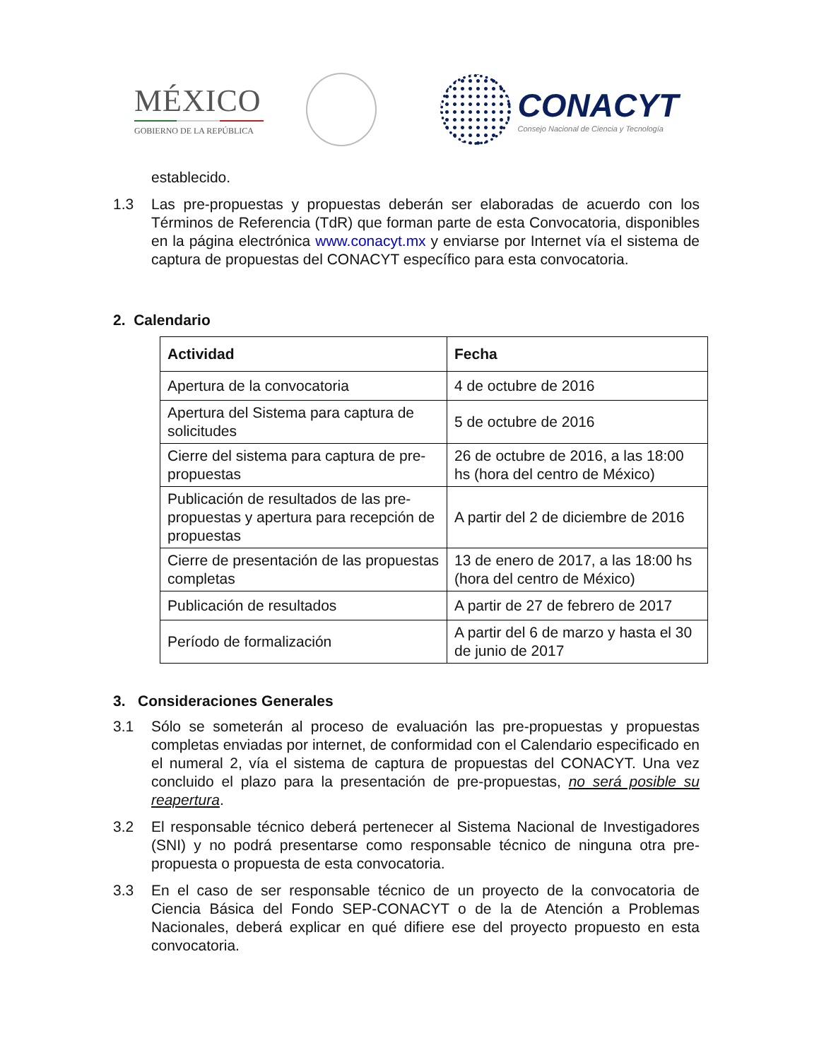MÉXICO
GOBIERNO DE LA REPÚBLICA
CONACYT
Consejo Nacional de Ciencia y Tecnología
establecido.
1.3 Las pre-propuestas y propuestas deberán ser elaboradas de acuerdo con los Términos de Referencia (TdR) que forman parte de esta Convocatoria, disponibles en la página electrónica www.conacyt.mx y enviarse por Internet vía el sistema de captura de propuestas del CONACYT específico para esta convocatoria.
2. Calendario
| Actividad | Fecha |
| --- | --- |
| Apertura de la convocatoria | 4 de octubre de 2016 |
| Apertura del Sistema para captura de solicitudes | 5 de octubre de 2016 |
| Cierre del sistema para captura de pre-propuestas | 26 de octubre de 2016, a las 18:00 hs (hora del centro de México) |
| Publicación de resultados de las pre-propuestas y apertura para recepción de propuestas | A partir del 2 de diciembre de 2016 |
| Cierre de presentación de las propuestas completas | 13 de enero de 2017, a las 18:00 hs (hora del centro de México) |
| Publicación de resultados | A partir de 27 de febrero de 2017 |
| Período de formalización | A partir del 6 de marzo y hasta el 30 de junio de 2017 |
3. Consideraciones Generales
3.1 Sólo se someterán al proceso de evaluación las pre-propuestas y propuestas completas enviadas por internet, de conformidad con el Calendario especificado en el numeral 2, vía el sistema de captura de propuestas del CONACYT. Una vez concluido el plazo para la presentación de pre-propuestas, no será posible su reapertura.
3.2 El responsable técnico deberá pertenecer al Sistema Nacional de Investigadores (SNI) y no podrá presentarse como responsable técnico de ninguna otra pre-propuesta o propuesta de esta convocatoria.
3.3 En el caso de ser responsable técnico de un proyecto de la convocatoria de Ciencia Básica del Fondo SEP-CONACYT o de la de Atención a Problemas Nacionales, deberá explicar en qué difiere ese del proyecto propuesto en esta convocatoria.